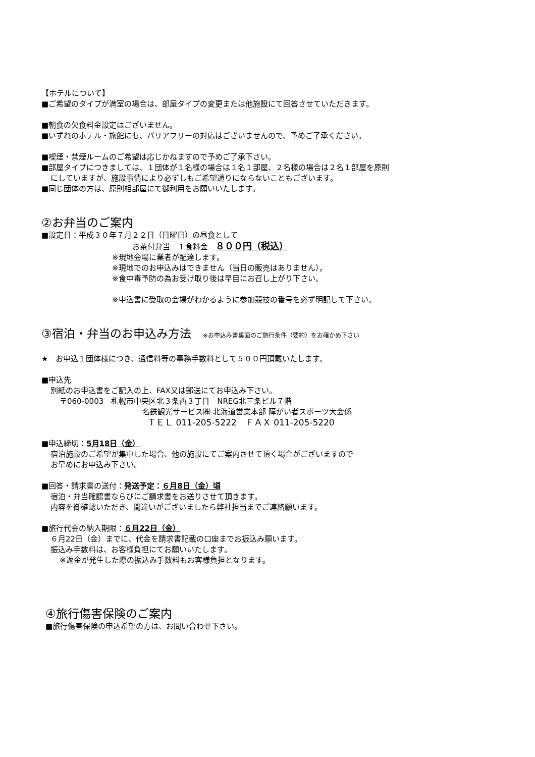【ホテルについて】
■ご希望のタイプが満室の場合は、部屋タイプの変更または他施設にて回答させていただきます。
■朝食の欠食料金設定はございません。
■いずれのホテル・旅館にも、バリアフリーの対応はございませんので、予めご了承ください。
■喫煙・禁煙ルームのご希望は応じかねますので予めご了承下さい。
■部屋タイプにつきましては、１団体が１名様の場合は１名１部屋、２名様の場合は２名１部屋を原則
にしていますが、施設事情により必ずしもご希望通りにならないこともございます。
■同じ団体の方は、原則相部屋にて御利用をお願いいたします。
②お弁当のご案内
■設定日：平成３０年７月２２日（日曜日）の昼食として
お茶付弁当　１食料金　８００円（税込）
※現地会場に業者が配達します。
※現地でのお申込みはできません（当日の販売はありません）。
※食中毒予防の為お受け取り後は早目にお召し上がり下さい。
※申込書に受取の会場がわかるように参加競技の番号を必ず明記して下さい。
③宿泊・弁当のお申込み方法　※お申込み書裏面のご旅行条件（要約）をお確かめ下さい
★　お申込１団体様につき、通信料等の事務手数料として５００円頂戴いたします。
■申込先
別紙のお申込書をご記入の上、FAX又は郵送にてお申込み下さい。
〒060-0003　札幌市中央区北３条西３丁目　NREG北三条ビル７階
名鉄観光サービス㈱ 北海道営業本部 障がい者スポーツ大会係
ＴＥＬ 011-205-5222　ＦＡＸ 011-205-5220
■申込締切：5月18日（金）
宿泊施設のご希望が集中した場合、他の施設にてご案内させて頂く場合がございますので
お早めにお申込み下さい。
■回答・請求書の送付：発送予定：６月8日（金）頃
宿泊・弁当確認書ならびにご請求書をお送りさせて頂きます。
内容を御確認いただき、間違いがございましたら弊社担当までご連絡願います。
■旅行代金の納入期限：６月22日（金）
６月22日（金）までに、代金を請求書記載の口座までお振込み願います。
振込み手数料は、お客様負担にてお願いいたします。
※返金が発生した際の振込み手数料もお客様負担となります。
④旅行傷害保険のご案内
■旅行傷害保険の申込希望の方は、お問い合わせ下さい。